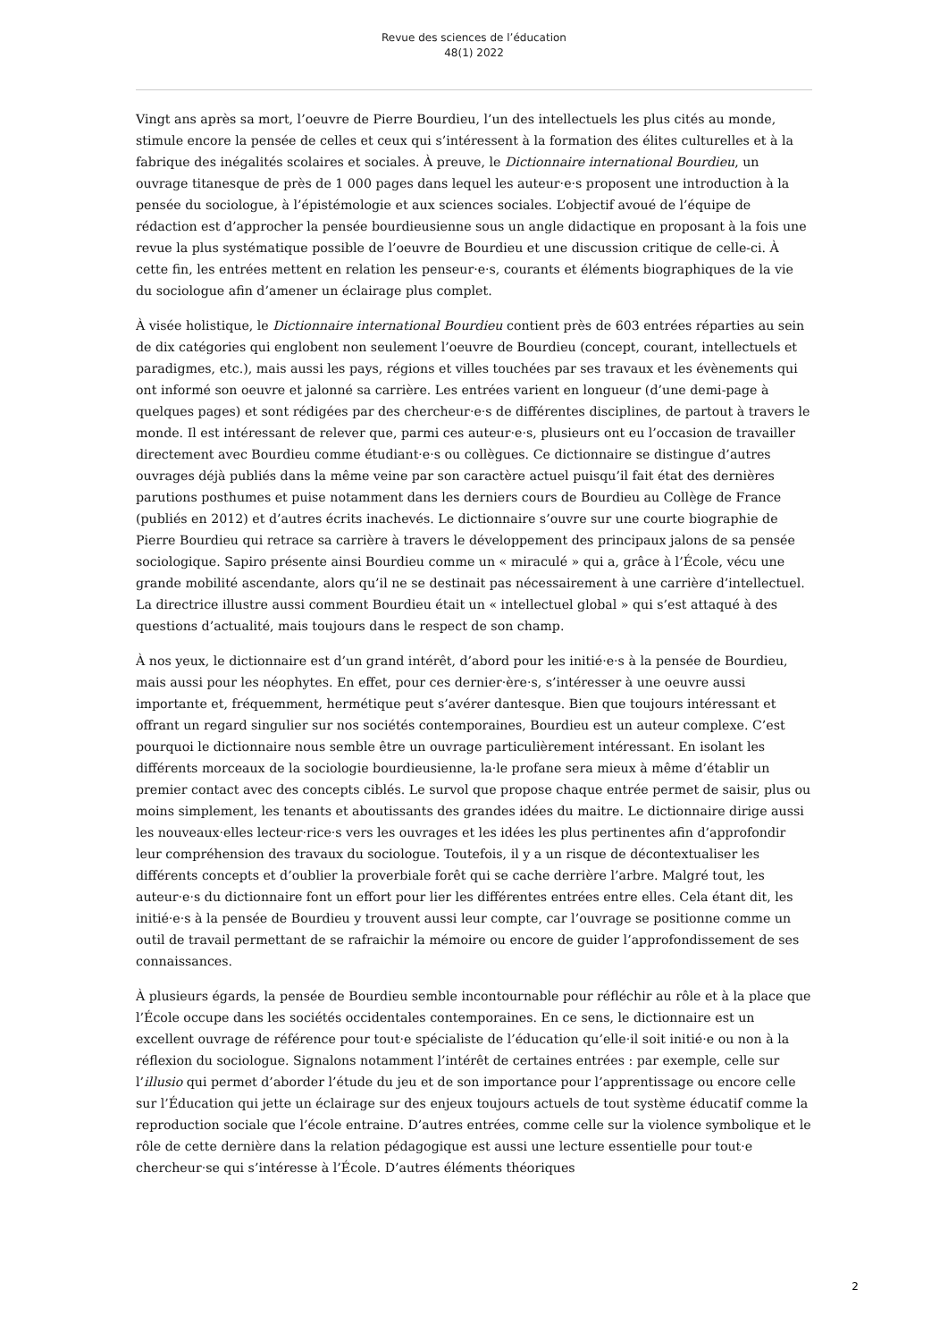Revue des sciences de l’éducation
48(1) 2022
Vingt ans après sa mort, l’oeuvre de Pierre Bourdieu, l’un des intellectuels les plus cités au monde, stimule encore la pensée de celles et ceux qui s’intéressent à la formation des élites culturelles et à la fabrique des inégalités scolaires et sociales. À preuve, le Dictionnaire international Bourdieu, un ouvrage titanesque de près de 1 000 pages dans lequel les auteur·e·s proposent une introduction à la pensée du sociologue, à l’épistémologie et aux sciences sociales. L’objectif avoué de l’équipe de rédaction est d’approcher la pensée bourdieusienne sous un angle didactique en proposant à la fois une revue la plus systématique possible de l’oeuvre de Bourdieu et une discussion critique de celle-ci. À cette fin, les entrées mettent en relation les penseur·e·s, courants et éléments biographiques de la vie du sociologue afin d’amener un éclairage plus complet.
À visée holistique, le Dictionnaire international Bourdieu contient près de 603 entrées réparties au sein de dix catégories qui englobent non seulement l’oeuvre de Bourdieu (concept, courant, intellectuels et paradigmes, etc.), mais aussi les pays, régions et villes touchées par ses travaux et les évènements qui ont informé son oeuvre et jalonné sa carrière. Les entrées varient en longueur (d’une demi-page à quelques pages) et sont rédigées par des chercheur·e·s de différentes disciplines, de partout à travers le monde. Il est intéressant de relever que, parmi ces auteur·e·s, plusieurs ont eu l’occasion de travailler directement avec Bourdieu comme étudiant·e·s ou collègues. Ce dictionnaire se distingue d’autres ouvrages déjà publiés dans la même veine par son caractère actuel puisqu’il fait état des dernières parutions posthumes et puise notamment dans les derniers cours de Bourdieu au Collège de France (publiés en 2012) et d’autres écrits inachevés. Le dictionnaire s’ouvre sur une courte biographie de Pierre Bourdieu qui retrace sa carrière à travers le développement des principaux jalons de sa pensée sociologique. Sapiro présente ainsi Bourdieu comme un « miraculé » qui a, grâce à l’École, vécu une grande mobilité ascendante, alors qu’il ne se destinait pas nécessairement à une carrière d’intellectuel. La directrice illustre aussi comment Bourdieu était un « intellectuel global » qui s’est attaqué à des questions d’actualité, mais toujours dans le respect de son champ.
À nos yeux, le dictionnaire est d’un grand intérêt, d’abord pour les initié·e·s à la pensée de Bourdieu, mais aussi pour les néophytes. En effet, pour ces dernier·ère·s, s’intéresser à une oeuvre aussi importante et, fréquemment, hermétique peut s’avérer dantesque. Bien que toujours intéressant et offrant un regard singulier sur nos sociétés contemporaines, Bourdieu est un auteur complexe. C’est pourquoi le dictionnaire nous semble être un ouvrage particulièrement intéressant. En isolant les différents morceaux de la sociologie bourdieusienne, la·le profane sera mieux à même d’établir un premier contact avec des concepts ciblés. Le survol que propose chaque entrée permet de saisir, plus ou moins simplement, les tenants et aboutissants des grandes idées du maitre. Le dictionnaire dirige aussi les nouveaux·elles lecteur·rice·s vers les ouvrages et les idées les plus pertinentes afin d’approfondir leur compréhension des travaux du sociologue. Toutefois, il y a un risque de décontextualiser les différents concepts et d’oublier la proverbiale forêt qui se cache derrière l’arbre. Malgré tout, les auteur·e·s du dictionnaire font un effort pour lier les différentes entrées entre elles. Cela étant dit, les initié·e·s à la pensée de Bourdieu y trouvent aussi leur compte, car l’ouvrage se positionne comme un outil de travail permettant de se rafraichir la mémoire ou encore de guider l’approfondissement de ses connaissances.
À plusieurs égards, la pensée de Bourdieu semble incontournable pour réfléchir au rôle et à la place que l’École occupe dans les sociétés occidentales contemporaines. En ce sens, le dictionnaire est un excellent ouvrage de référence pour tout·e spécialiste de l’éducation qu’elle·il soit initié·e ou non à la réflexion du sociologue. Signalons notamment l’intérêt de certaines entrées : par exemple, celle sur l’illusio qui permet d’aborder l’étude du jeu et de son importance pour l’apprentissage ou encore celle sur l’Éducation qui jette un éclairage sur des enjeux toujours actuels de tout système éducatif comme la reproduction sociale que l’école entraine. D’autres entrées, comme celle sur la violence symbolique et le rôle de cette dernière dans la relation pédagogique est aussi une lecture essentielle pour tout·e chercheur·se qui s’intéresse à l’École. D’autres éléments théoriques
2